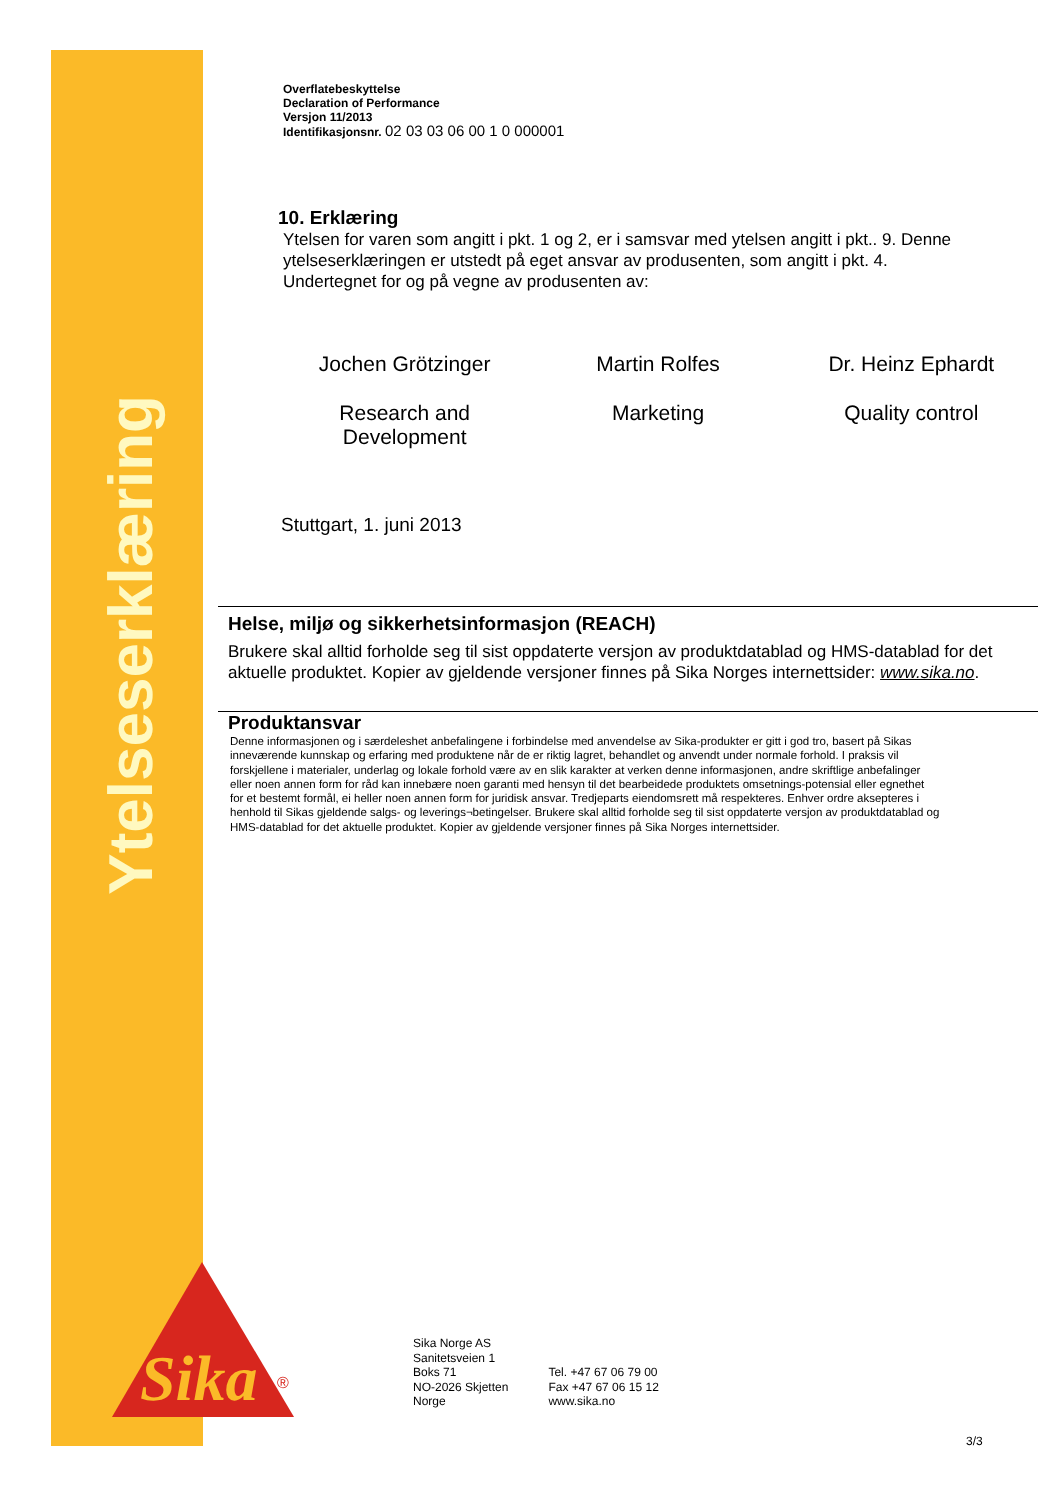Ytelseserklæring
Overflatebeskyttelse
Declaration of Performance
Versjon 11/2013
Identifikasjonsnr. 02 03 03 06 00 1 0 000001
10. Erklæring
Ytelsen for varen som angitt i pkt. 1 og 2, er i samsvar med ytelsen angitt i pkt.. 9. Denne ytelseserklæringen er utstedt på eget ansvar av produsenten, som angitt i pkt. 4.
Undertegnet for og på vegne av produsenten av:
Jochen Grötzinger Martin Rolfes Dr. Heinz Ephardt
Research and Development Marketing Quality control
Stuttgart, 1. juni 2013
Helse, miljø og sikkerhetsinformasjon (REACH)
Brukere skal alltid forholde seg til sist oppdaterte versjon av produktdatablad og HMS-datablad for det aktuelle produktet. Kopier av gjeldende versjoner finnes på Sika Norges internettsider: www.sika.no.
Produktansvar
Denne informasjonen og i særdeleshet anbefalingene i forbindelse med anvendelse av Sika-produkter er gitt i god tro, basert på Sikas inneværende kunnskap og erfaring med produktene når de er riktig lagret, behandlet og anvendt under normale forhold. I praksis vil forskjellene i materialer, underlag og lokale forhold være av en slik karakter at verken denne informasjonen, andre skriftlige anbefalinger eller noen annen form for råd kan innebære noen garanti med hensyn til det bearbeidede produktets omsetnings-potensial eller egnethet for et bestemt formål, ei heller noen annen form for juridisk ansvar. Tredjeparts eiendomsrett må respekteres. Enhver ordre aksepteres i henhold til Sikas gjeldende salgs- og leverings¬betingelser. Brukere skal alltid forholde seg til sist oppdaterte versjon av produktdatablad og HMS-datablad for det aktuelle produktet. Kopier av gjeldende versjoner finnes på Sika Norges internettsider.
Sika
®
Sika Norge AS
Sanitetsveien 1
Boks 71
NO-2026 Skjetten
Norge
Tel. +47 67 06 79 00
Fax +47 67 06 15 12
www.sika.no
3/3